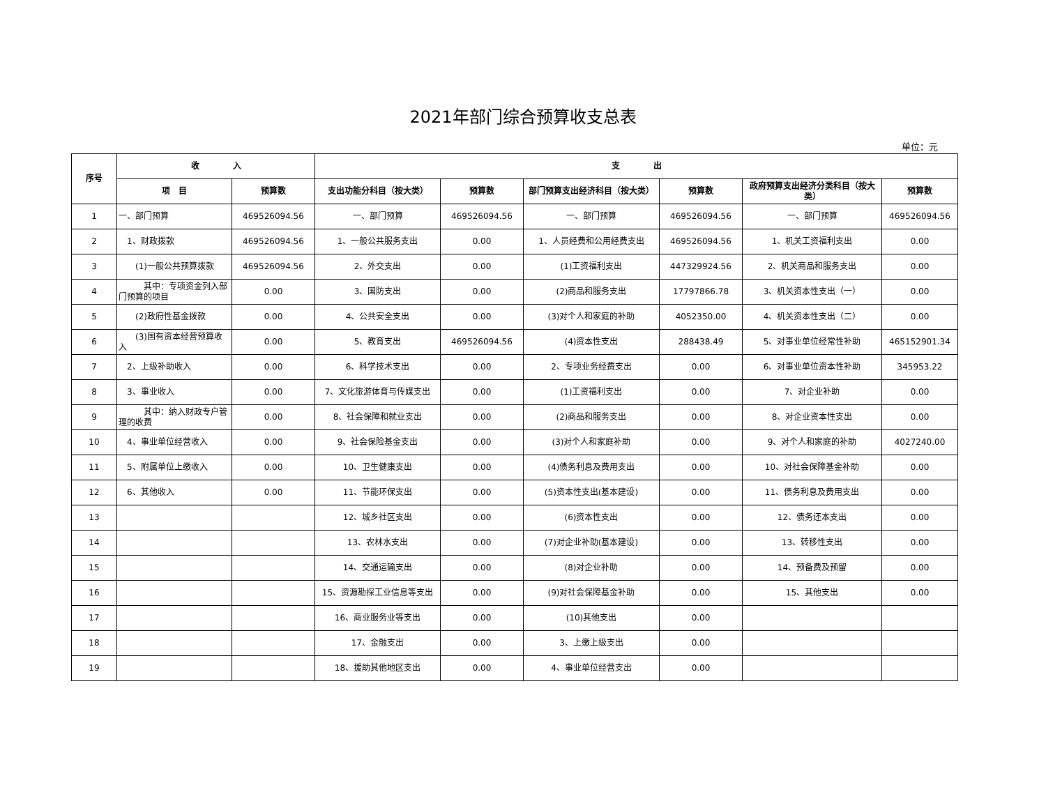2021年部门综合预算收支总表
单位：元
| 序号 | 收 入 | | 支 出 | | | | | |
| --- | --- | --- | --- | --- | --- | --- | --- | --- |
| | 项 目 | 预算数 | 支出功能分科目（按大类） | 预算数 | 部门预算支出经济科目（按大类） | 预算数 | 政府预算支出经济分类科目（按大类） | 预算数 |
| 1 | 一、部门预算 | 469526094.56 | 一、部门预算 | 469526094.56 | 一、部门预算 | 469526094.56 | 一、部门预算 | 469526094.56 |
| 2 | 1、财政拨款 | 469526094.56 | 1、一般公共服务支出 | 0.00 | 1、人员经费和公用经费支出 | 469526094.56 | 1、机关工资福利支出 | 0.00 |
| 3 | (1)一般公共预算拨款 | 469526094.56 | 2、外交支出 | 0.00 | (1)工资福利支出 | 447329924.56 | 2、机关商品和服务支出 | 0.00 |
| 4 | 其中：专项资金列入部门预算的项目 | 0.00 | 3、国防支出 | 0.00 | (2)商品和服务支出 | 17797866.78 | 3、机关资本性支出（一） | 0.00 |
| 5 | (2)政府性基金拨款 | 0.00 | 4、公共安全支出 | 0.00 | (3)对个人和家庭的补助 | 4052350.00 | 4、机关资本性支出（二） | 0.00 |
| 6 | (3)国有资本经营预算收入 | 0.00 | 5、教育支出 | 469526094.56 | (4)资本性支出 | 288438.49 | 5、对事业单位经常性补助 | 465152901.34 |
| 7 | 2、上级补助收入 | 0.00 | 6、科学技术支出 | 0.00 | 2、专项业务经费支出 | 0.00 | 6、对事业单位资本性补助 | 345953.22 |
| 8 | 3、事业收入 | 0.00 | 7、文化旅游体育与传媒支出 | 0.00 | (1)工资福利支出 | 0.00 | 7、对企业补助 | 0.00 |
| 9 | 其中：纳入财政专户管理的收费 | 0.00 | 8、社会保障和就业支出 | 0.00 | (2)商品和服务支出 | 0.00 | 8、对企业资本性支出 | 0.00 |
| 10 | 4、事业单位经营收入 | 0.00 | 9、社会保险基金支出 | 0.00 | (3)对个人和家庭补助 | 0.00 | 9、对个人和家庭的补助 | 4027240.00 |
| 11 | 5、附属单位上缴收入 | 0.00 | 10、卫生健康支出 | 0.00 | (4)债务利息及费用支出 | 0.00 | 10、对社会保障基金补助 | 0.00 |
| 12 | 6、其他收入 | 0.00 | 11、节能环保支出 | 0.00 | (5)资本性支出(基本建设) | 0.00 | 11、债务利息及费用支出 | 0.00 |
| 13 | | | 12、城乡社区支出 | 0.00 | (6)资本性支出 | 0.00 | 12、债务还本支出 | 0.00 |
| 14 | | | 13、农林水支出 | 0.00 | (7)对企业补助(基本建设) | 0.00 | 13、转移性支出 | 0.00 |
| 15 | | | 14、交通运输支出 | 0.00 | (8)对企业补助 | 0.00 | 14、预备费及预留 | 0.00 |
| 16 | | | 15、资源勘探工业信息等支出 | 0.00 | (9)对社会保障基金补助 | 0.00 | 15、其他支出 | 0.00 |
| 17 | | | 16、商业服务业等支出 | 0.00 | (10)其他支出 | 0.00 | | |
| 18 | | | 17、金融支出 | 0.00 | 3、上缴上级支出 | 0.00 | | |
| 19 | | | 18、援助其他地区支出 | 0.00 | 4、事业单位经营支出 | 0.00 | | |